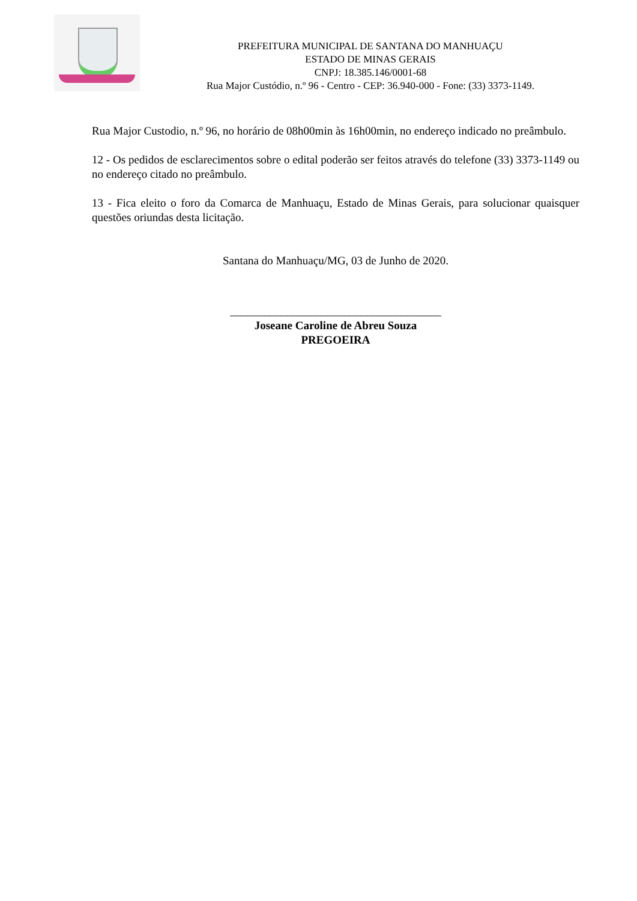PREFEITURA MUNICIPAL DE SANTANA DO MANHUAÇU
ESTADO DE MINAS GERAIS
CNPJ: 18.385.146/0001-68
Rua Major Custódio, n.º 96 - Centro - CEP: 36.940-000 - Fone: (33) 3373-1149.
Rua Major Custodio, n.º 96, no horário de 08h00min às 16h00min, no endereço indicado no preâmbulo.
12 - Os pedidos de esclarecimentos sobre o edital poderão ser feitos através do telefone (33) 3373-1149 ou no endereço citado no preâmbulo.
13 - Fica eleito o foro da Comarca de Manhuaçu, Estado de Minas Gerais, para solucionar quaisquer questões oriundas desta licitação.
Santana do Manhuaçu/MG, 03 de Junho de 2020.
_____________________________________
Joseane Caroline de Abreu Souza
PREGOEIRA